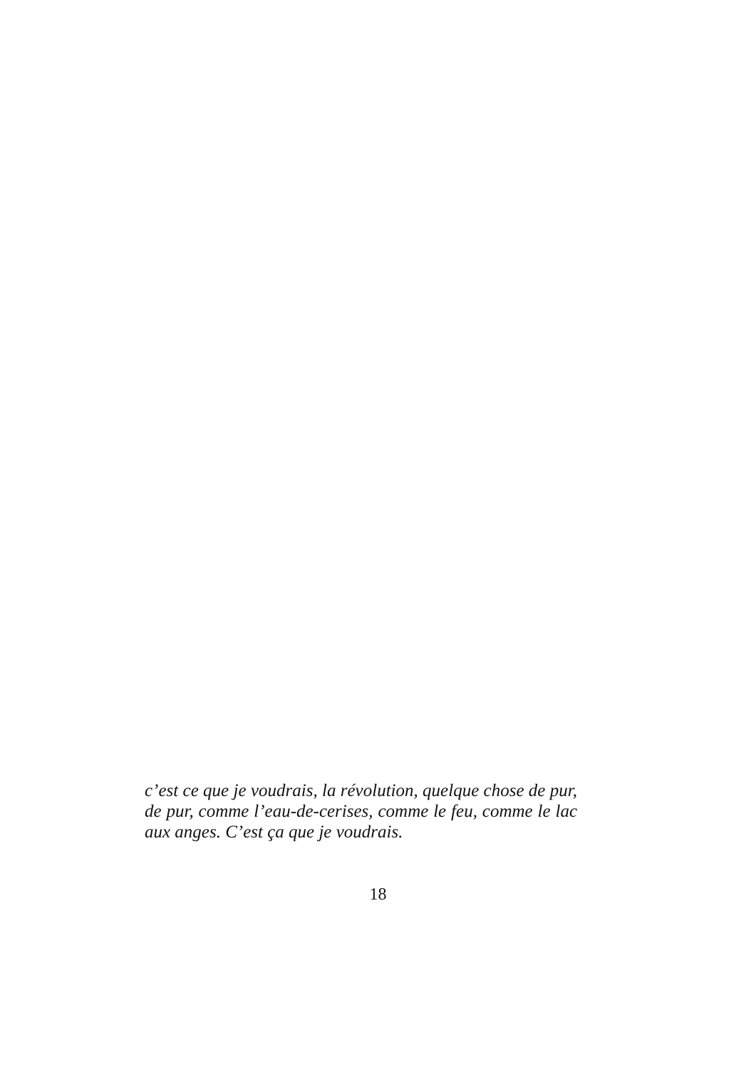c’est ce que je voudrais, la révolution, quelque chose de pur, de pur, comme l’eau-de-cerises, comme le feu, comme le lac aux anges. C’est ça que je voudrais.
18